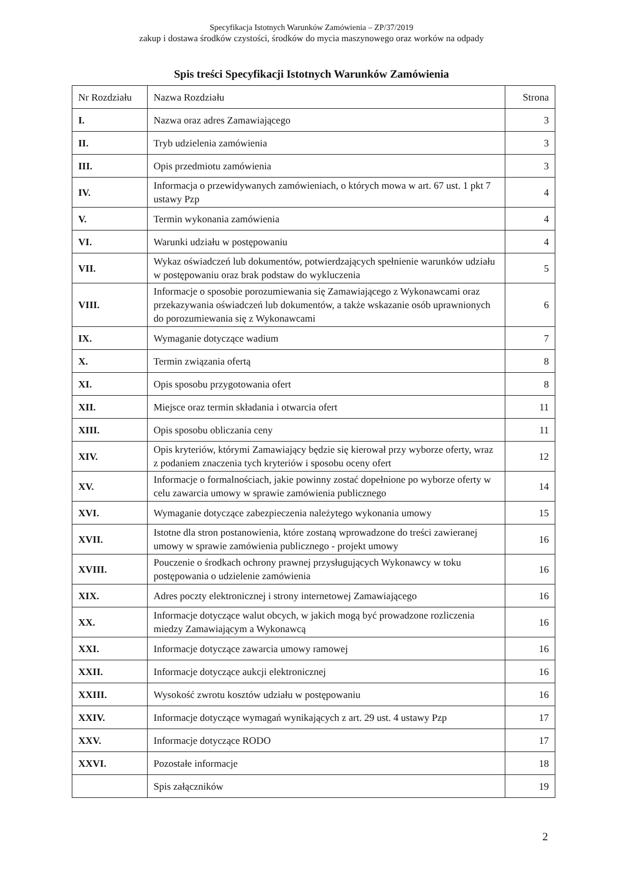Specyfikacja Istotnych Warunków Zamówienia – ZP/37/2019
zakup i dostawa środków czystości, środków do mycia maszynowego oraz worków na odpady
Spis treści Specyfikacji Istotnych Warunków Zamówienia
| Nr Rozdziału | Nazwa Rozdziału | Strona |
| --- | --- | --- |
| I. | Nazwa oraz adres Zamawiającego | 3 |
| II. | Tryb udzielenia zamówienia | 3 |
| III. | Opis przedmiotu zamówienia | 3 |
| IV. | Informacja o przewidywanych zamówieniach, o których mowa w art. 67 ust. 1 pkt 7 ustawy Pzp | 4 |
| V. | Termin wykonania zamówienia | 4 |
| VI. | Warunki udziału w postępowaniu | 4 |
| VII. | Wykaz oświadczeń lub dokumentów, potwierdzających spełnienie warunków udziału w postępowaniu oraz brak podstaw do wykluczenia | 5 |
| VIII. | Informacje o sposobie porozumiewania się Zamawiającego z Wykonawcami oraz przekazywania oświadczeń lub dokumentów, a także wskazanie osób uprawnionych do porozumiewania się z Wykonawcami | 6 |
| IX. | Wymaganie dotyczące wadium | 7 |
| X. | Termin związania ofertą | 8 |
| XI. | Opis sposobu przygotowania ofert | 8 |
| XII. | Miejsce oraz termin składania i otwarcia ofert | 11 |
| XIII. | Opis sposobu obliczania ceny | 11 |
| XIV. | Opis kryteriów, którymi Zamawiający będzie się kierował przy wyborze oferty, wraz z podaniem znaczenia tych kryteriów i sposobu oceny ofert | 12 |
| XV. | Informacje o formalnościach, jakie powinny zostać dopełnione po wyborze oferty w celu zawarcia umowy w sprawie zamówienia publicznego | 14 |
| XVI. | Wymaganie dotyczące zabezpieczenia należytego wykonania umowy | 15 |
| XVII. | Istotne dla stron postanowienia, które zostaną wprowadzone do treści zawieranej umowy w sprawie zamówienia publicznego - projekt umowy | 16 |
| XVIII. | Pouczenie o środkach ochrony prawnej przysługujących Wykonawcy w toku postępowania o udzielenie zamówienia | 16 |
| XIX. | Adres poczty elektronicznej i strony internetowej Zamawiającego | 16 |
| XX. | Informacje dotyczące walut obcych, w jakich mogą być prowadzone rozliczenia miedzy Zamawiającym a Wykonawcą | 16 |
| XXI. | Informacje dotyczące zawarcia umowy ramowej | 16 |
| XXII. | Informacje dotyczące aukcji elektronicznej | 16 |
| XXIII. | Wysokość zwrotu kosztów udziału w postępowaniu | 16 |
| XXIV. | Informacje dotyczące wymagań wynikających z art. 29 ust. 4 ustawy Pzp | 17 |
| XXV. | Informacje dotyczące RODO | 17 |
| XXVI. | Pozostałe informacje | 18 |
| | Spis załączników | 19 |
2